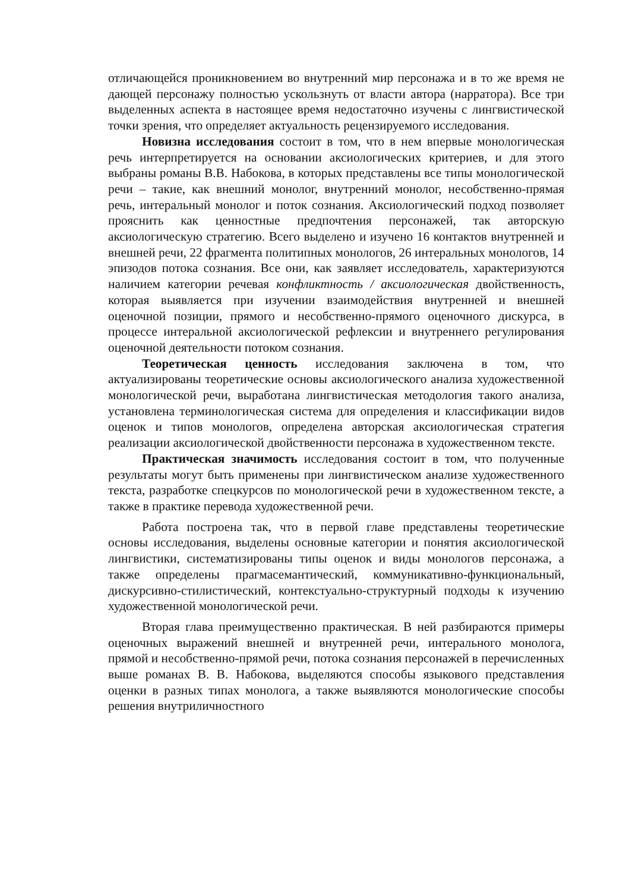отличающейся проникновением во внутренний мир персонажа и в то же время не дающей персонажу полностью ускользнуть от власти автора (нарратора). Все три выделенных аспекта в настоящее время недостаточно изучены с лингвистической точки зрения, что определяет актуальность рецензируемого исследования.
Новизна исследования состоит в том, что в нем впервые монологическая речь интерпретируется на основании аксиологических критериев, и для этого выбраны романы В.В. Набокова, в которых представлены все типы монологической речи – такие, как внешний монолог, внутренний монолог, несобственно-прямая речь, интеральный монолог и поток сознания. Аксиологический подход позволяет прояснить как ценностные предпочтения персонажей, так авторскую аксиологическую стратегию. Всего выделено и изучено 16 контактов внутренней и внешней речи, 22 фрагмента политипных монологов, 26 интеральных монологов, 14 эпизодов потока сознания. Все они, как заявляет исследователь, характеризуются наличием категории речевая конфликтность / аксиологическая двойственность, которая выявляется при изучении взаимодействия внутренней и внешней оценочной позиции, прямого и несобственно-прямого оценочного дискурса, в процессе интеральной аксиологической рефлексии и внутреннего регулирования оценочной деятельности потоком сознания.
Теоретическая ценность исследования заключена в том, что актуализированы теоретические основы аксиологического анализа художественной монологической речи, выработана лингвистическая методология такого анализа, установлена терминологическая система для определения и классификации видов оценок и типов монологов, определена авторская аксиологическая стратегия реализации аксиологической двойственности персонажа в художественном тексте.
Практическая значимость исследования состоит в том, что полученные результаты могут быть применены при лингвистическом анализе художественного текста, разработке спецкурсов по монологической речи в художественном тексте, а также в практике перевода художественной речи.
Работа построена так, что в первой главе представлены теоретические основы исследования, выделены основные категории и понятия аксиологической лингвистики, систематизированы типы оценок и виды монологов персонажа, а также определены прагмасемантический, коммуникативно-функциональный, дискурсивно-стилистический, контекстуально-структурный подходы к изучению художественной монологической речи.
Вторая глава преимущественно практическая. В ней разбираются примеры оценочных выражений внешней и внутренней речи, интерального монолога, прямой и несобственно-прямой речи, потока сознания персонажей в перечисленных выше романах В. В. Набокова, выделяются способы языкового представления оценки в разных типах монолога, а также выявляются монологические способы решения внутриличностного